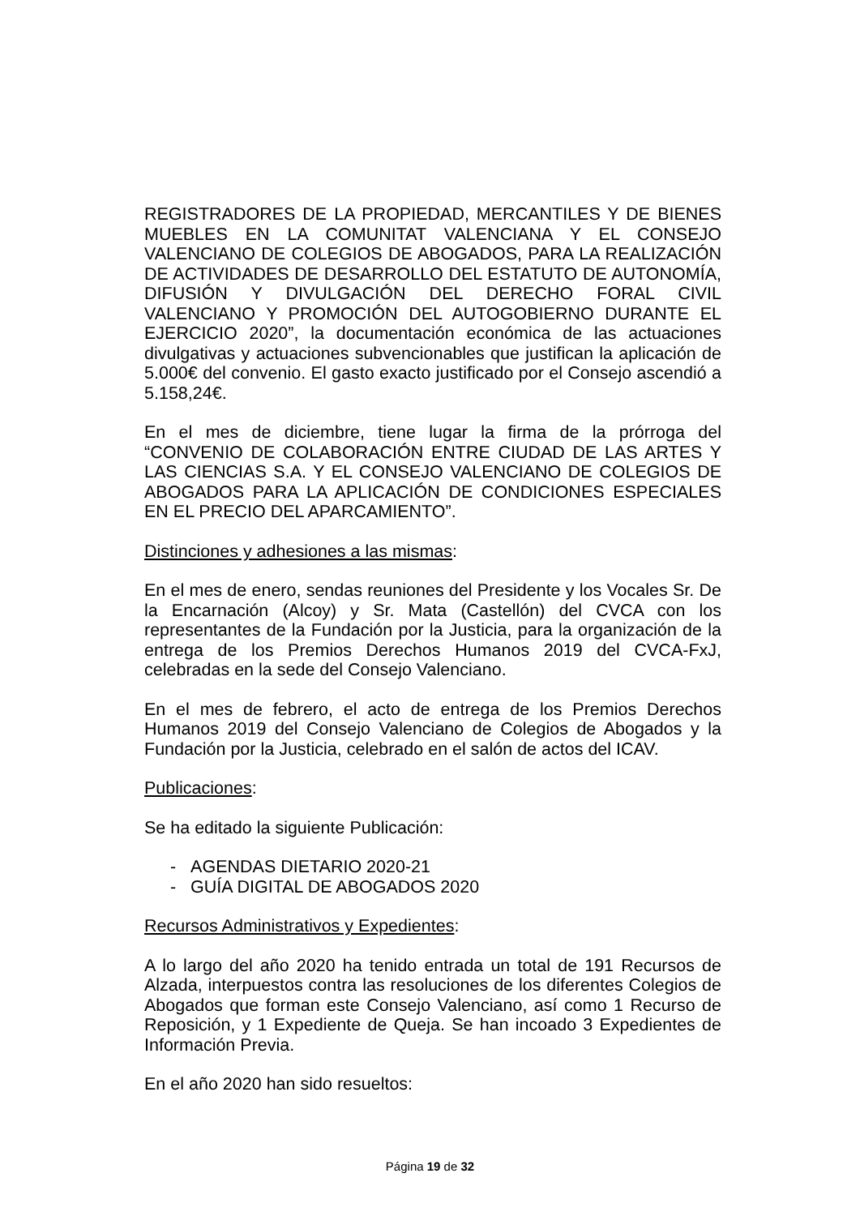REGISTRADORES DE LA PROPIEDAD, MERCANTILES Y DE BIENES MUEBLES EN LA COMUNITAT VALENCIANA Y EL CONSEJO VALENCIANO DE COLEGIOS DE ABOGADOS, PARA LA REALIZACIÓN DE ACTIVIDADES DE DESARROLLO DEL ESTATUTO DE AUTONOMÍA, DIFUSIÓN Y DIVULGACIÓN DEL DERECHO FORAL CIVIL VALENCIANO Y PROMOCIÓN DEL AUTOGOBIERNO DURANTE EL EJERCICIO 2020”, la documentación económica de las actuaciones divulgativas y actuaciones subvencionables que justifican la aplicación de 5.000€ del convenio. El gasto exacto justificado por el Consejo ascendió a 5.158,24€.
En el mes de diciembre, tiene lugar la firma de la prórroga del “CONVENIO DE COLABORACIÓN ENTRE CIUDAD DE LAS ARTES Y LAS CIENCIAS S.A. Y EL CONSEJO VALENCIANO DE COLEGIOS DE ABOGADOS PARA LA APLICACIÓN DE CONDICIONES ESPECIALES EN EL PRECIO DEL APARCAMIENTO”.
Distinciones y adhesiones a las mismas:
En el mes de enero, sendas reuniones del Presidente y los Vocales Sr. De la Encarnación (Alcoy) y Sr. Mata (Castellón) del CVCA con los representantes de la Fundación por la Justicia, para la organización de la entrega de los Premios Derechos Humanos 2019 del CVCA-FxJ, celebradas en la sede del Consejo Valenciano.
En el mes de febrero, el acto de entrega de los Premios Derechos Humanos 2019 del Consejo Valenciano de Colegios de Abogados y la Fundación por la Justicia, celebrado en el salón de actos del ICAV.
Publicaciones:
Se ha editado la siguiente Publicación:
- AGENDAS DIETARIO 2020-21
- GUÍA DIGITAL DE ABOGADOS 2020
Recursos Administrativos y Expedientes:
A lo largo del año 2020 ha tenido entrada un total de 191 Recursos de Alzada, interpuestos contra las resoluciones de los diferentes Colegios de Abogados que forman este Consejo Valenciano, así como 1 Recurso de Reposición, y 1 Expediente de Queja. Se han incoado 3 Expedientes de Información Previa.
En el año 2020 han sido resueltos:
Página 19 de 32